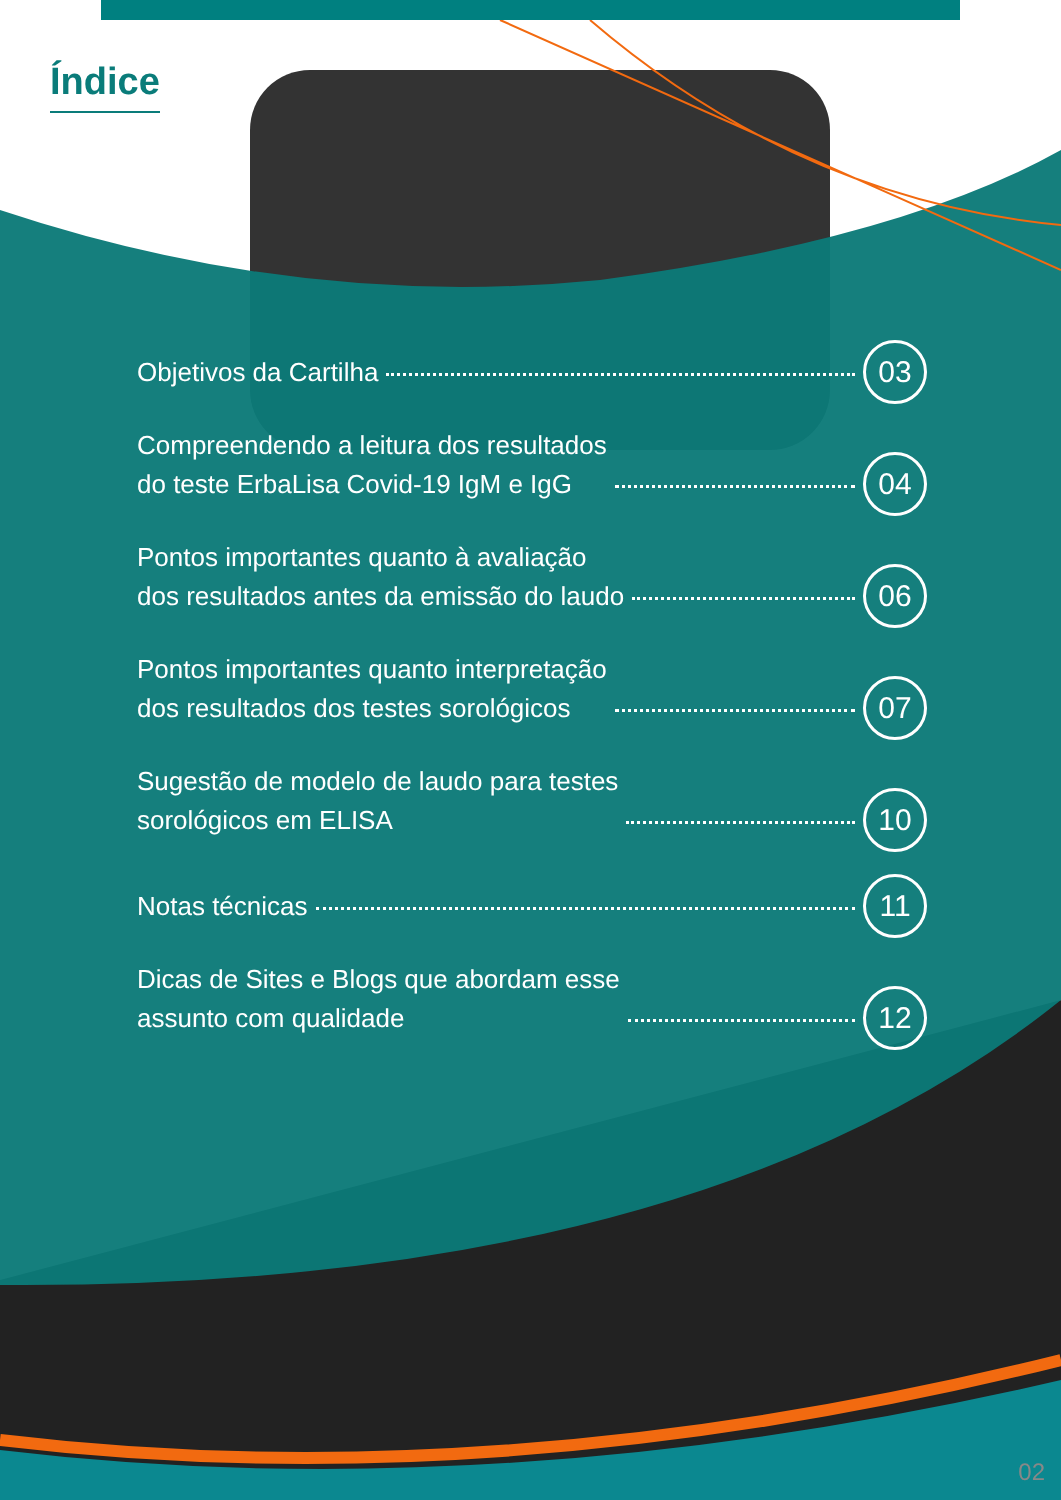Índice
Objetivos da Cartilha 03
Compreendendo a leitura dos resultados
do teste ErbaLisa Covid-19 IgM e IgG 04
Pontos importantes quanto à avaliação
dos resultados antes da emissão do laudo 06
Pontos importantes quanto interpretação
dos resultados dos testes sorológicos 07
Sugestão de modelo de laudo para testes
sorológicos em ELISA 10
Notas técnicas 11
Dicas de Sites e Blogs que abordam esse
assunto com qualidade 12
02